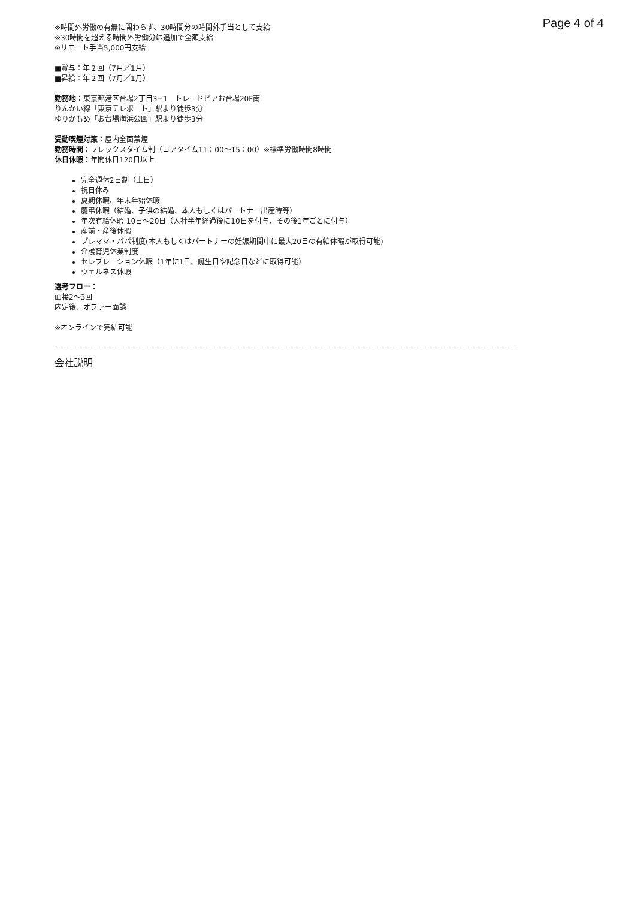Page 4 of 4
※時間外労働の有無に関わらず、30時間分の時間外手当として支給
※30時間を超える時間外労働分は追加で全額支給
※リモート手当5,000円支給
■賞与：年２回（7月／1月）
■昇給：年２回（7月／1月）
勤務地：東京都港区台場2丁目3−1　トレードピアお台場20F南
りんかい線「東京テレポート」駅より徒歩3分
ゆりかもめ「お台場海浜公園」駅より徒歩3分
受動喫煙対策：屋内全面禁煙
勤務時間：フレックスタイム制（コアタイム11：00〜15：00）※標準労働時間8時間
休日休暇：年間休日120日以上
完全週休2日制（土日）
祝日休み
夏期休暇、年末年始休暇
慶弔休暇（結婚、子供の結婚、本人もしくはパートナー出産時等）
年次有給休暇 10日〜20日（入社半年経過後に10日を付与、その後1年ごとに付与）
産前・産後休暇
プレママ・パパ制度(本人もしくはパートナーの妊娠期間中に最大20日の有給休暇が取得可能)
介護育児休業制度
セレブレーション休暇（1年に1日、誕生日や記念日などに取得可能）
ウェルネス休暇
選考フロー：
面接2〜3回
内定後、オファー面談
※オンラインで完結可能
会社説明